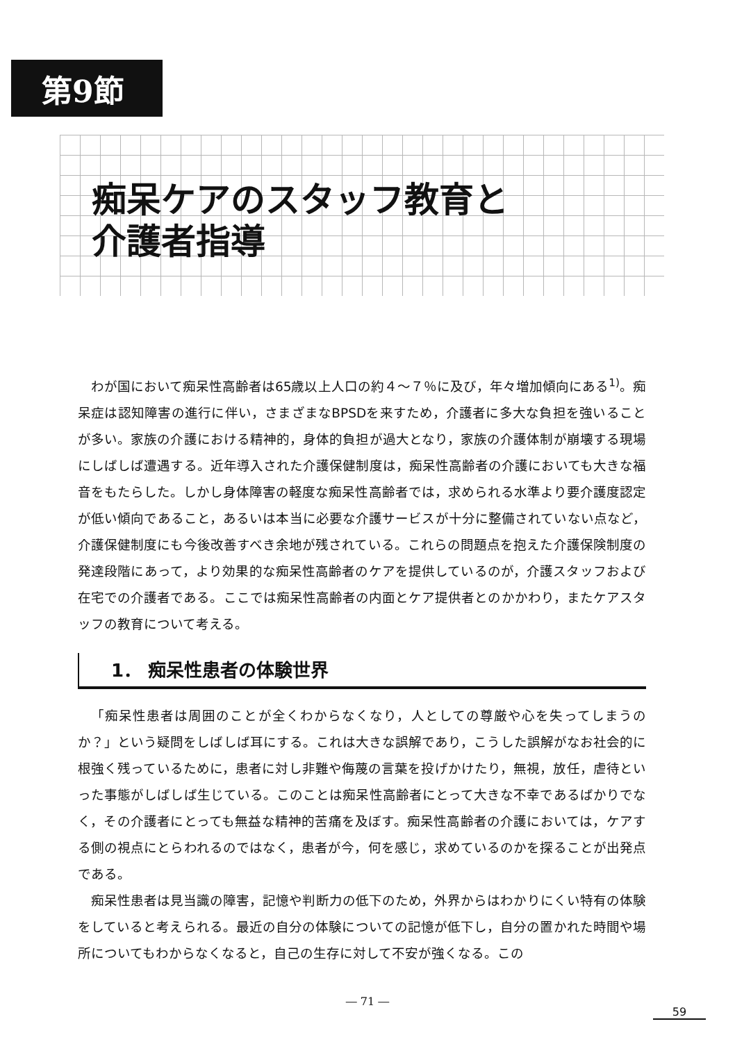第9節
痴呆ケアのスタッフ教育と
介護者指導
わが国において痴呆性高齢者は65歳以上人口の約４～７％に及び，年々増加傾向にある<sup>1)</sup>。痴呆症は認知障害の進行に伴い，さまざまなBPSDを来すため，介護者に多大な負担を強いることが多い。家族の介護における精神的，身体的負担が過大となり，家族の介護体制が崩壊する現場にしばしば遭遇する。近年導入された介護保健制度は，痴呆性高齢者の介護においても大きな福音をもたらした。しかし身体障害の軽度な痴呆性高齢者では，求められる水準より要介護度認定が低い傾向であること，あるいは本当に必要な介護サービスが十分に整備されていない点など，介護保健制度にも今後改善すべき余地が残されている。これらの問題点を抱えた介護保険制度の発達段階にあって，より効果的な痴呆性高齢者のケアを提供しているのが，介護スタッフおよび在宅での介護者である。ここでは痴呆性高齢者の内面とケア提供者とのかかわり，またケアスタッフの教育について考える。
1． 痴呆性患者の体験世界
「痴呆性患者は周囲のことが全くわからなくなり，人としての尊厳や心を失ってしまうのか？」という疑問をしばしば耳にする。これは大きな誤解であり，こうした誤解がなお社会的に根強く残っているために，患者に対し非難や侮蔑の言葉を投げかけたり，無視，放任，虐待といった事態がしばしば生じている。このことは痴呆性高齢者にとって大きな不幸であるばかりでなく，その介護者にとっても無益な精神的苦痛を及ぼす。痴呆性高齢者の介護においては，ケアする側の視点にとらわれるのではなく，患者が今，何を感じ，求めているのかを探ることが出発点である。
痴呆性患者は見当識の障害，記憶や判断力の低下のため，外界からはわかりにくい特有の体験をしていると考えられる。最近の自分の体験についての記憶が低下し，自分の置かれた時間や場所についてもわからなくなると，自己の生存に対して不安が強くなる。この
― 71 ―
59